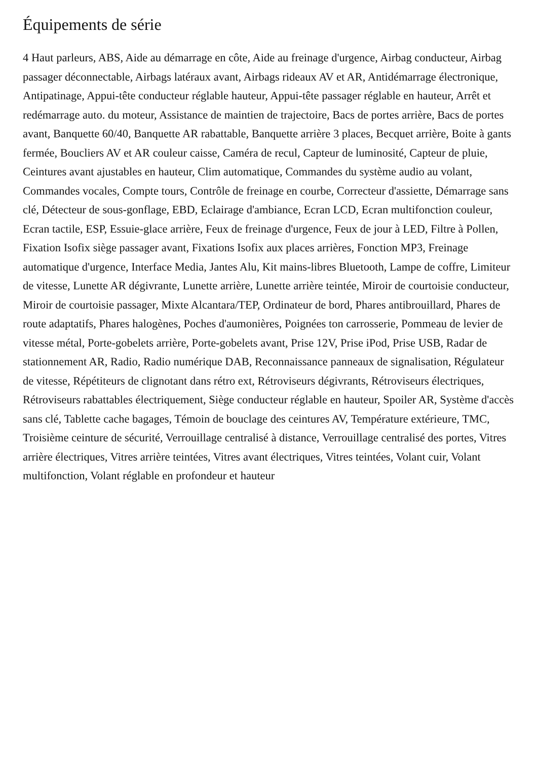Équipements de série
4 Haut parleurs, ABS, Aide au démarrage en côte, Aide au freinage d'urgence, Airbag conducteur, Airbag passager déconnectable, Airbags latéraux avant, Airbags rideaux AV et AR, Antidémarrage électronique, Antipatinage, Appui-tête conducteur réglable hauteur, Appui-tête passager réglable en hauteur, Arrêt et redémarrage auto. du moteur, Assistance de maintien de trajectoire, Bacs de portes arrière, Bacs de portes avant, Banquette 60/40, Banquette AR rabattable, Banquette arrière 3 places, Becquet arrière, Boite à gants fermée, Boucliers AV et AR couleur caisse, Caméra de recul, Capteur de luminosité, Capteur de pluie, Ceintures avant ajustables en hauteur, Clim automatique, Commandes du système audio au volant, Commandes vocales, Compte tours, Contrôle de freinage en courbe, Correcteur d'assiette, Démarrage sans clé, Détecteur de sous-gonflage, EBD, Eclairage d'ambiance, Ecran LCD, Ecran multifonction couleur, Ecran tactile, ESP, Essuie-glace arrière, Feux de freinage d'urgence, Feux de jour à LED, Filtre à Pollen, Fixation Isofix siège passager avant, Fixations Isofix aux places arrières, Fonction MP3, Freinage automatique d'urgence, Interface Media, Jantes Alu, Kit mains-libres Bluetooth, Lampe de coffre, Limiteur de vitesse, Lunette AR dégivrante, Lunette arrière, Lunette arrière teintée, Miroir de courtoisie conducteur, Miroir de courtoisie passager, Mixte Alcantara/TEP, Ordinateur de bord, Phares antibrouillard, Phares de route adaptatifs, Phares halogènes, Poches d'aumonières, Poignées ton carrosserie, Pommeau de levier de vitesse métal, Porte-gobelets arrière, Porte-gobelets avant, Prise 12V, Prise iPod, Prise USB, Radar de stationnement AR, Radio, Radio numérique DAB, Reconnaissance panneaux de signalisation, Régulateur de vitesse, Répétiteurs de clignotant dans rétro ext, Rétroviseurs dégivrants, Rétroviseurs électriques, Rétroviseurs rabattables électriquement, Siège conducteur réglable en hauteur, Spoiler AR, Système d'accès sans clé, Tablette cache bagages, Témoin de bouclage des ceintures AV, Température extérieure, TMC, Troisième ceinture de sécurité, Verrouillage centralisé à distance, Verrouillage centralisé des portes, Vitres arrière électriques, Vitres arrière teintées, Vitres avant électriques, Vitres teintées, Volant cuir, Volant multifonction, Volant réglable en profondeur et hauteur